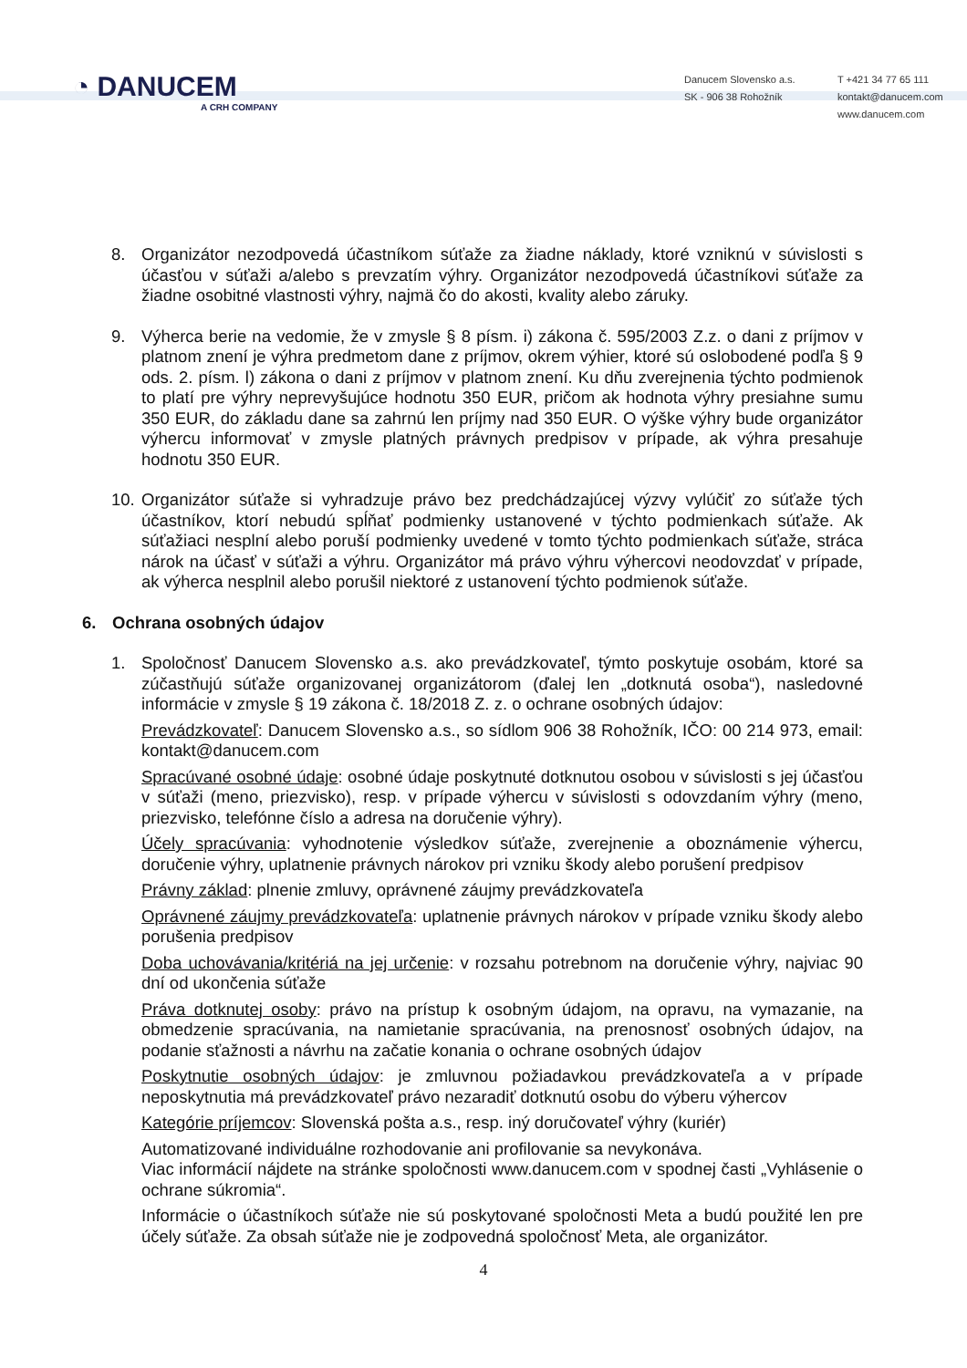◔ DANUCEM
A CRH COMPANY
Danucem Slovensko a.s.
SK - 906 38 Rohožník
T +421 34 77 65 111
kontakt@danucem.com
www.danucem.com
8. Organizátor nezodpovedá účastníkom súťaže za žiadne náklady, ktoré vzniknú v súvislosti s účasťou v súťaži a/alebo s prevzatím výhry. Organizátor nezodpovedá účastníkovi súťaže za žiadne osobitné vlastnosti výhry, najmä čo do akosti, kvality alebo záruky.
9. Výherca berie na vedomie, že v zmysle § 8 písm. i) zákona č. 595/2003 Z.z. o dani z príjmov v platnom znení je výhra predmetom dane z príjmov, okrem výhier, ktoré sú oslobodené podľa § 9 ods. 2. písm. l) zákona o dani z príjmov v platnom znení. Ku dňu zverejnenia týchto podmienok to platí pre výhry neprevyšujúce hodnotu 350 EUR, pričom ak hodnota výhry presiahne sumu 350 EUR, do základu dane sa zahrnú len príjmy nad 350 EUR. O výške výhry bude organizátor výhercu informovať v zmysle platných právnych predpisov v prípade, ak výhra presahuje hodnotu 350 EUR.
10.
Organizátor súťaže si vyhradzuje právo bez predchádzajúcej výzvy vylúčiť zo súťaže tých účastníkov, ktorí nebudú spĺňať podmienky ustanovené v týchto podmienkach súťaže. Ak súťažiaci nesplní alebo poruší podmienky uvedené v tomto týchto podmienkach súťaže, stráca nárok na účasť v súťaži a výhru. Organizátor má právo výhru výhercovi neodovzdať v prípade, ak výherca nesplnil alebo porušil niektoré z ustanovení týchto podmienok súťaže.
6. Ochrana osobných údajov
1. Spoločnosť Danucem Slovensko a.s. ako prevádzkovateľ, týmto poskytuje osobám, ktoré sa zúčastňujú súťaže organizovanej organizátorom (ďalej len „dotknutá osoba“), nasledovné informácie v zmysle § 19 zákona č. 18/2018 Z. z. o ochrane osobných údajov:
Prevádzkovateľ: Danucem Slovensko a.s., so sídlom 906 38 Rohožník, IČO: 00 214 973, email: kontakt@danucem.com
Spracúvané osobné údaje: osobné údaje poskytnuté dotknutou osobou v súvislosti s jej účasťou v súťaži (meno, priezvisko), resp. v prípade výhercu v súvislosti s odovzdaním výhry (meno, priezvisko, telefónne číslo a adresa na doručenie výhry).
Účely spracúvania: vyhodnotenie výsledkov súťaže, zverejnenie a oboznámenie výhercu, doručenie výhry, uplatnenie právnych nárokov pri vzniku škody alebo porušení predpisov
Právny základ: plnenie zmluvy, oprávnené záujmy prevádzkovateľa
Oprávnené záujmy prevádzkovateľa: uplatnenie právnych nárokov v prípade vzniku škody alebo porušenia predpisov
Doba uchovávania/kritériá na jej určenie: v rozsahu potrebnom na doručenie výhry, najviac 90 dní od ukončenia súťaže
Práva dotknutej osoby: právo na prístup k osobným údajom, na opravu, na vymazanie, na obmedzenie spracúvania, na namietanie spracúvania, na prenosnosť osobných údajov, na podanie sťažnosti a návrhu na začatie konania o ochrane osobných údajov
Poskytnutie osobných údajov: je zmluvnou požiadavkou prevádzkovateľa a v prípade neposkytnutia má prevádzkovateľ právo nezaradiť dotknutú osobu do výberu výhercov
Kategórie príjemcov: Slovenská pošta a.s., resp. iný doručovateľ výhry (kuriér)
Automatizované individuálne rozhodovanie ani profilovanie sa nevykonáva.
Viac informácií nájdete na stránke spoločnosti www.danucem.com v spodnej časti „Vyhlásenie o ochrane súkromia“.
Informácie o účastníkoch súťaže nie sú poskytované spoločnosti Meta a budú použité len pre účely súťaže. Za obsah súťaže nie je zodpovedná spoločnosť Meta, ale organizátor.
4